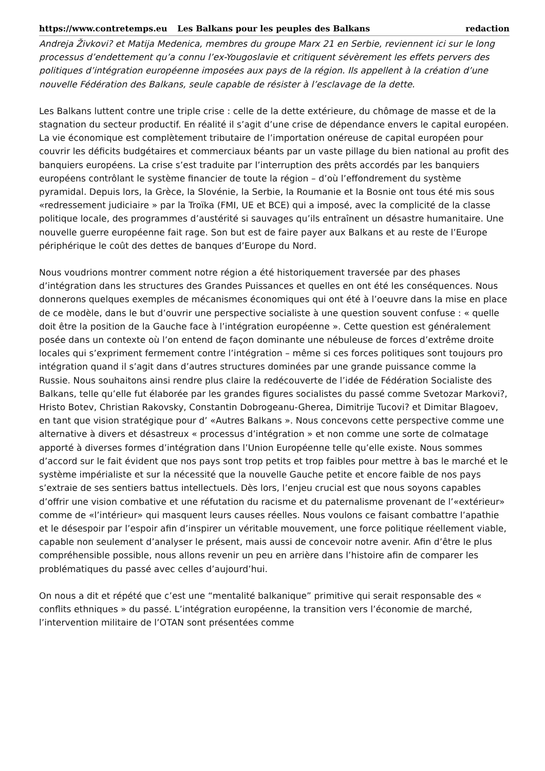https://www.contretemps.eu Les Balkans pour les peuples des Balkans redaction
Andreja Živkovi? et Matija Medenica, membres du groupe Marx 21 en Serbie, reviennent ici sur le long processus d’endettement qu’a connu l’ex-Yougoslavie et critiquent sévèrement les effets pervers des politiques d’intégration européenne imposées aux pays de la région. Ils appellent à la création d’une nouvelle Fédération des Balkans, seule capable de résister à l’esclavage de la dette.
Les Balkans luttent contre une triple crise : celle de la dette extérieure, du chômage de masse et de la stagnation du secteur productif. En réalité il s’agit d’une crise de dépendance envers le capital européen. La vie économique est complètement tributaire de l’importation onéreuse de capital européen pour couvrir les déficits budgétaires et commerciaux béants par un vaste pillage du bien national au profit des banquiers européens. La crise s’est traduite par l’interruption des prêts accordés par les banquiers européens contrôlant le système financier de toute la région – d’où l’effondrement du système pyramidal. Depuis lors, la Grèce, la Slovénie, la Serbie, la Roumanie et la Bosnie ont tous été mis sous «redressement judiciaire » par la Troïka (FMI, UE et BCE) qui a imposé, avec la complicité de la classe politique locale, des programmes d’austérité si sauvages qu’ils entraînent un désastre humanitaire. Une nouvelle guerre européenne fait rage. Son but est de faire payer aux Balkans et au reste de l’Europe périphérique le coût des dettes de banques d’Europe du Nord.
Nous voudrions montrer comment notre région a été historiquement traversée par des phases d’intégration dans les structures des Grandes Puissances et quelles en ont été les conséquences. Nous donnerons quelques exemples de mécanismes économiques qui ont été à l’oeuvre dans la mise en place de ce modèle, dans le but d’ouvrir une perspective socialiste à une question souvent confuse : « quelle doit être la position de la Gauche face à l’intégration européenne ». Cette question est généralement posée dans un contexte où l’on entend de façon dominante une nébuleuse de forces d’extrême droite locales qui s’expriment fermement contre l’intégration – même si ces forces politiques sont toujours pro intégration quand il s’agit dans d’autres structures dominées par une grande puissance comme la Russie. Nous souhaitons ainsi rendre plus claire la redécouverte de l’idée de Fédération Socialiste des Balkans, telle qu’elle fut élaborée par les grandes figures socialistes du passé comme Svetozar Markovi?, Hristo Botev, Christian Rakovsky, Constantin Dobrogeanu-Gherea, Dimitrije Tucovi? et Dimitar Blagoev, en tant que vision stratégique pour d’ «Autres Balkans ». Nous concevons cette perspective comme une alternative à divers et désastreux « processus d’intégration » et non comme une sorte de colmatage apporté à diverses formes d’intégration dans l’Union Européenne telle qu’elle existe. Nous sommes d’accord sur le fait évident que nos pays sont trop petits et trop faibles pour mettre à bas le marché et le système impérialiste et sur la nécessité que la nouvelle Gauche petite et encore faible de nos pays s’extraie de ses sentiers battus intellectuels. Dès lors, l’enjeu crucial est que nous soyons capables d’offrir une vision combative et une réfutation du racisme et du paternalisme provenant de l’«extérieur» comme de «l’intérieur» qui masquent leurs causes réelles. Nous voulons ce faisant combattre l’apathie et le désespoir par l’espoir afin d’inspirer un véritable mouvement, une force politique réellement viable, capable non seulement d’analyser le présent, mais aussi de concevoir notre avenir. Afin d’être le plus compréhensible possible, nous allons revenir un peu en arrière dans l’histoire afin de comparer les problématiques du passé avec celles d’aujourd’hui.
On nous a dit et répété que c’est une “mentalité balkanique” primitive qui serait responsable des « conflits ethniques » du passé. L’intégration européenne, la transition vers l’économie de marché, l’intervention militaire de l’OTAN sont présentées comme